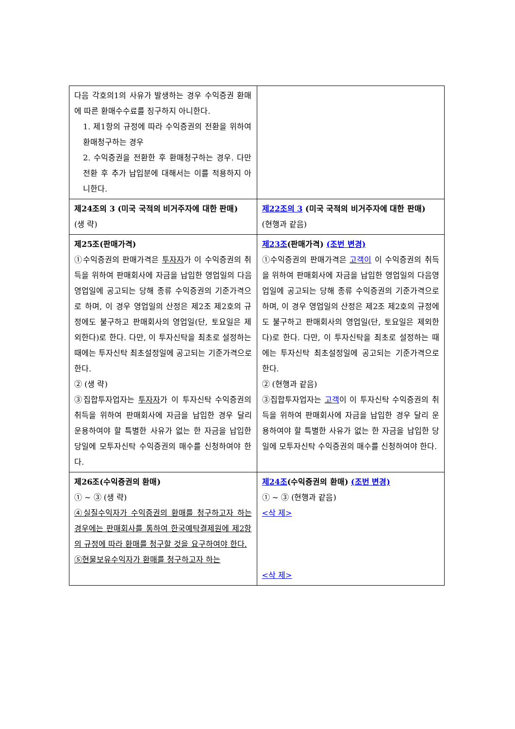| 다음 각호의1의 사유가 발생하는 경우 수익증권 환매에 따른 환매수수료를 징구하지 아니한다. 1. 제1항의 규정에 따라 수익증권의 전환을 위하여 환매청구하는 경우 2. 수익증권을 전환한 후 환매청구하는 경우. 다만 전환 후 추가 납입분에 대해서는 이를 적용하지 아니한다. | |
| 제24조의 3 (미국 국적의 비거주자에 대한 판매) (생 략) | 제22조의 3 (미국 국적의 비거주자에 대한 판매) (현행과 같음) |
| 제25조(판매가격) ①수익증권의 판매가격은 투자자 가 이 수익증권의 취득을 위하여 판매회사에 자금을 납입한 영업일의 다음영업일에 공고되는 당해 종류 수익증권의 기준가격으로 하며, 이 경우 영업일의 산정은 제2조 제2호의 규정에도 불구하고 판매회사의 영업일(단, 토요일은 제외한다)로 한다. 다만, 이 투자신탁을 최초로 설정하는 때에는 투자신탁 최초설정일에 공고되는 기준가격으로 한다. ② (생 략) ③집합투자업자는 투자자 가 이 투자신탁 수익증권의 취득을 위하여 판매회사에 자금을 납입한 경우 달리 운용하여야 할 특별한 사유가 없는 한 자금을 납입한 당일에 모투자신탁 수익증권의 매수를 신청하여야 한다. | 제23조 (판매가격) (조번 변경) ①수익증권의 판매가격은 고객이 이 수익증권의 취득을 위하여 판매회사에 자금을 납입한 영업일의 다음영업일에 공고되는 당해 종류 수익증권의 기준가격으로 하며, 이 경우 영업일의 산정은 제2조 제2호의 규정에도 불구하고 판매회사의 영업일(단, 토요일은 제외한다)로 한다. 다만, 이 투자신탁을 최초로 설정하는 때에는 투자신탁 최초설정일에 공고되는 기준가격으로 한다. ② (현행과 같음) ③집합투자업자는 고객 이 이 투자신탁 수익증권의 취득을 위하여 판매회사에 자금을 납입한 경우 달리 운용하여야 할 특별한 사유가 없는 한 자금을 납입한 당일에 모투자신탁 수익증권의 매수를 신청하여야 한다. |
| 제26조(수익증권의 환매) ① ~ ③ (생 략) ④실질수익자가 수익증권의 환매를 청구하고자 하는 경우에는 판매회사를 통하여 한국예탁결제원에 제2항의 규정에 따라 환매를 청구할 것을 요구하여야 한다. ⑤현물보유수익자가 환매를 청구하고자 하는 | 제24조 (수익증권의 환매) (조번 변경) ① ~ ③ (현행과 같음) <삭 제> <삭 제> |